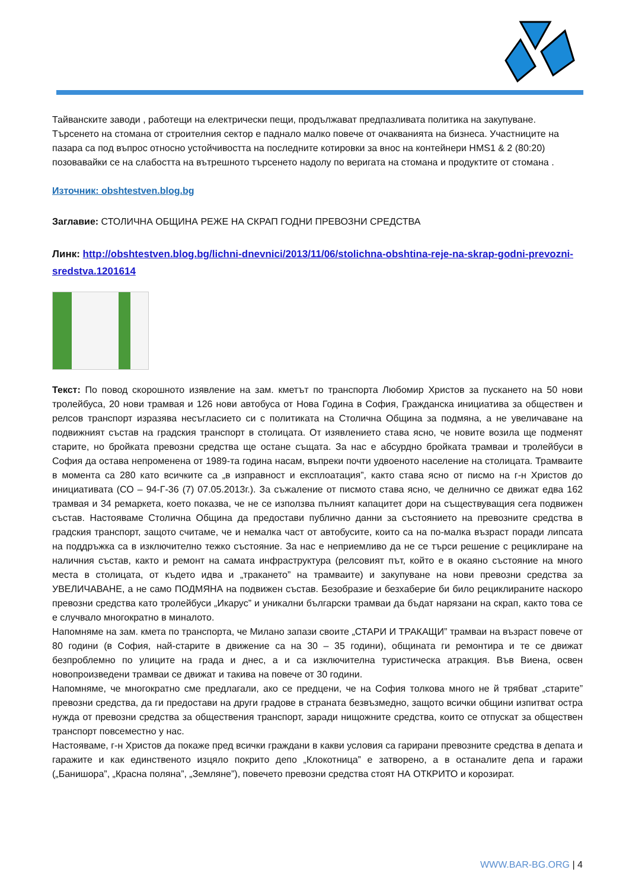Тайванските заводи , работещи на електрически пещи, продължават предпазливата политика на закупуване. Търсенето на стомана от строителния сектор е паднало малко повече от очакванията на бизнеса. Участниците на пазара са под въпрос относно устойчивостта на последните котировки за внос на контейнери HMS1 & 2 (80:20) позовавайки се на слабостта на вътрешното търсенето надолу по веригата на стомана и продуктите от стомана .
Източник: obshtestven.blog.bg
Заглавие: СТОЛИЧНА ОБЩИНА РЕЖЕ НА СКРАП ГОДНИ ПРЕВОЗНИ СРЕДСТВА
Линк: http://obshtestven.blog.bg/lichni-dnevnici/2013/11/06/stolichna-obshtina-reje-na-skrap-godni-prevozni-sredstva.1201614
Текст: По повод скорошното изявление на зам. кметът по транспорта Любомир Христов за пускането на 50 нови тролейбуса, 20 нови трамвая и 126 нови автобуса от Нова Година в София, Гражданска инициатива за обществен и релсов транспорт изразява несъгласието си с политиката на Столична Община за подмяна, а не увеличаване на подвижният състав на градския транспорт в столицата. От изявлението става ясно, че новите возила ще подменят старите, но бройката превозни средства ще остане същата. За нас е абсурдно бройката трамваи и тролейбуси в София да остава непроменена от 1989-та година насам, въпреки почти удвоеното население на столицата. Трамваите в момента са 280 като всичките са „в изправност и експлоатация”, както става ясно от писмо на г-н Христов до инициативата (СО – 94-Г-36 (7) 07.05.2013г.). За съжаление от писмото става ясно, че делнично се движат едва 162 трамвая и 34 ремаркета, което показва, че не се използва пълният капацитет дори на съществуващия сега подвижен състав. Настояваме Столична Община да предостави публично данни за състоянието на превозните средства в градския транспорт, защото считаме, че и немалка част от автобусите, които са на по-малка възраст поради липсата на поддръжка са в изключително тежко състояние. За нас е неприемливо да не се търси решение с рециклиране на наличния състав, както и ремонт на самата инфраструктура (релсовият път, който е в окаяно състояние на много места в столицата, от където идва и „тракането” на трамваите) и закупуване на нови превозни средства за УВЕЛИЧАВАНЕ, а не само ПОДМЯНА на подвижен състав. Безобразие и безхаберие би било рециклираните наскоро превозни средства като тролейбуси „Икарус” и уникални български трамваи да бъдат нарязани на скрап, както това се е случвало многократно в миналото.
Напомняме на зам. кмета по транспорта, че Милано запази своите „СТАРИ И ТРАКАЩИ” трамваи на възраст повече от 80 години (в София, най-старите в движение са на 30 – 35 години), общината ги ремонтира и те се движат безпроблемно по улиците на града и днес, а и са изключителна туристическа атракция. Във Виена, освен новопроизведени трамваи се движат и такива на повече от 30 години.
Напомняме, че многократно сме предлагали, ако се предцени, че на София толкова много не й трябват „старите” превозни средства, да ги предостави на други градове в страната безвъзмедно, защото всички общини изпитват остра нужда от превозни средства за обществения транспорт, заради нищожните средства, които се отпускат за обществен транспорт повсеместно у нас.
Настояваме, г-н Христов да покаже пред всички граждани в какви условия са гарирани превозните средства в депата и гаражите и как единственото изцяло покрито депо „Клокотница” е затворено, а в останалите депа и гаражи („Банишора”, „Красна поляна”, „Земляне”), повечето превозни средства стоят НА ОТКРИТО и корозират.
WWW.BAR-BG.ORG | 4